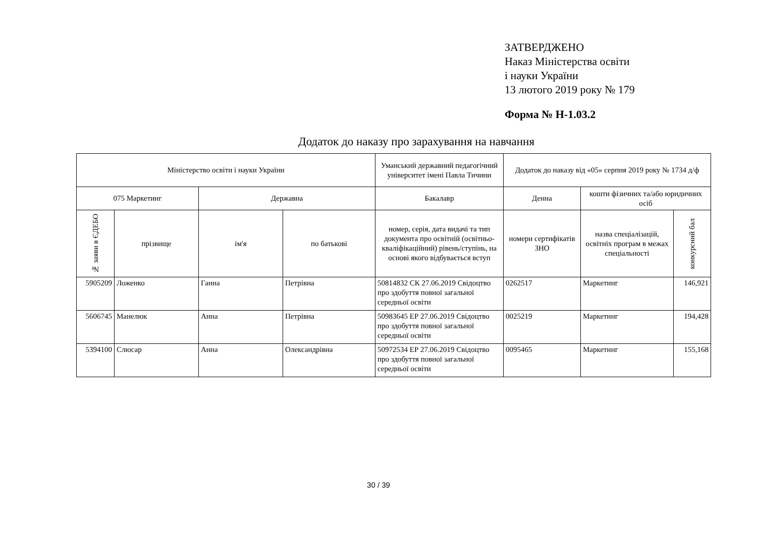ЗАТВЕРДЖЕНО
Наказ Міністерства освіти
і науки України
13 лютого 2019 року № 179
Форма № Н-1.03.2
Додаток до наказу про зарахування на навчання
| Міністерство освіти і науки України | | | | Уманський державний педагогічний університет імені Павла Тичини | Додаток до наказу від «05» серпня 2019 року № 1734 д/ф | | |
| --- | --- | --- | --- | --- | --- | --- | --- |
| 075 Маркетинг | | Державна | | Бакалавр | Денна | кошти фізичних та/або юридичних осіб | |
| № заяви в ЄДЕБО | прізвище | ім'я | по батькові | номер, серія, дата видачі та тип документа про освітній (освітньо-кваліфікаційний) рівень/ступінь, на основі якого відбувається вступ | номери сертифікатів ЗНО | назва спеціалізацій, освітніх програм в межах спеціальності | конкурсний бал |
| 5905209 | Ложенко | Ганна | Петрівна | 50814832 СК 27.06.2019 Свідоцтво про здобуття повної загальної середньої освіти | 0262517 | Маркетинг | 146,921 |
| 5606745 | Манелюк | Анна | Петрівна | 50983645 ЕР 27.06.2019 Свідоцтво про здобуття повної загальної середньої освіти | 0025219 | Маркетинг | 194,428 |
| 5394100 | Слюсар | Анна | Олександрівна | 50972534 ЕР 27.06.2019 Свідоцтво про здобуття повної загальної середньої освіти | 0095465 | Маркетинг | 155,168 |
30 / 39